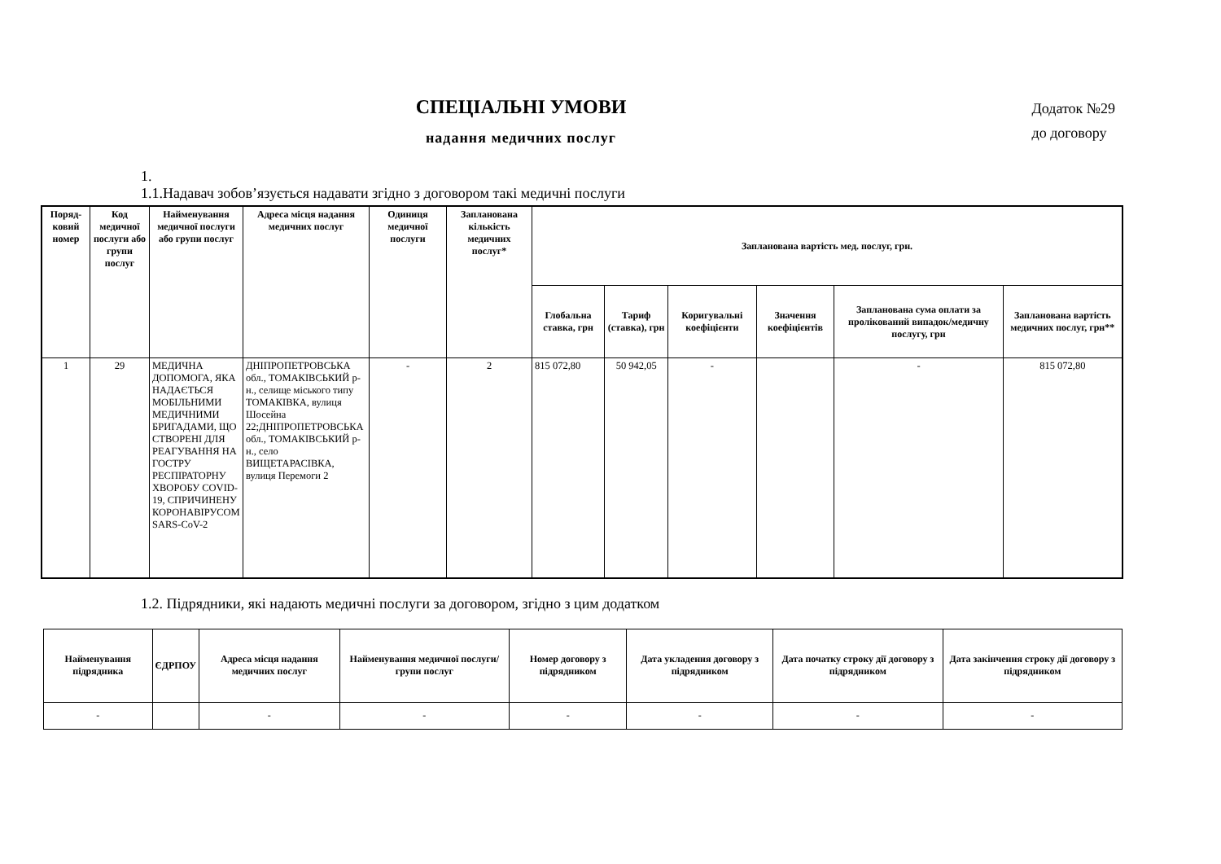СПЕЦІАЛЬНІ УМОВИ
надання медичних послуг
Додаток №29
до договору
1.
1.1.Надавач зобов’язується надавати згідно з договором такі медичні послуги
| Поряд-ковий номер | Код медичної послуги або групи послуг | Найменування медичної послуги або групи послуг | Адреса місця надання медичних послуг | Одиниця медичної послуги | Запланована кількість медичних послуг* | Запланована вартість мед. послуг, грн. | | | | | |
| --- | --- | --- | --- | --- | --- | --- | --- | --- | --- | --- | --- |
| | | | | | | Глобальна ставка, грн | Тариф (ставка), грн | Коригувальні коефіцієнти | Значення коефіцієнтів | Запланована сума оплати за пролікований випадок/медичну послугу, грн | Запланована вартість медичних послуг, грн** |
| 1 | 29 | МЕДИЧНА ДОПОМОГА, ЯКА НАДАЄТЬСЯ МОБІЛЬНИМИ МЕДИЧНИМИ БРИГАДАМИ, ЩО СТВОРЕНІ ДЛЯ РЕАГУВАННЯ НА ГОСТРУ РЕСПІРАТОРНУ ХВОРОБУ COVID-19, СПРИЧИНЕНУ КОРОНАВІРУСОМ SARS-CoV-2 | ДНІПРОПЕТРОВСЬКА обл., ТОМАКІВСЬКИЙ р-н., селище міського типу ТОМАКІВКА, вулиця Шосейна 22;ДНІПРОПЕТРОВСЬКА обл., ТОМАКІВСЬКИЙ р-н., село ВИЩЕТАРАСІВКА, вулиця Перемоги 2 | - | 2 | 815 072,80 | 50 942,05 | - | | - | 815 072,80 |
1.2. Підрядники, які надають медичні послуги за договором, згідно з цим додатком
| Найменування підрядника | ЄДРПОУ | Адреса місця надання медичних послуг | Найменування медичної послуги/групи послуг | Номер договору з підрядником | Дата укладення договору з підрядником | Дата початку строку дії договору з підрядником | Дата закінчення строку дії договору з підрядником |
| --- | --- | --- | --- | --- | --- | --- | --- |
| - | | - | - | - | - | - | - |